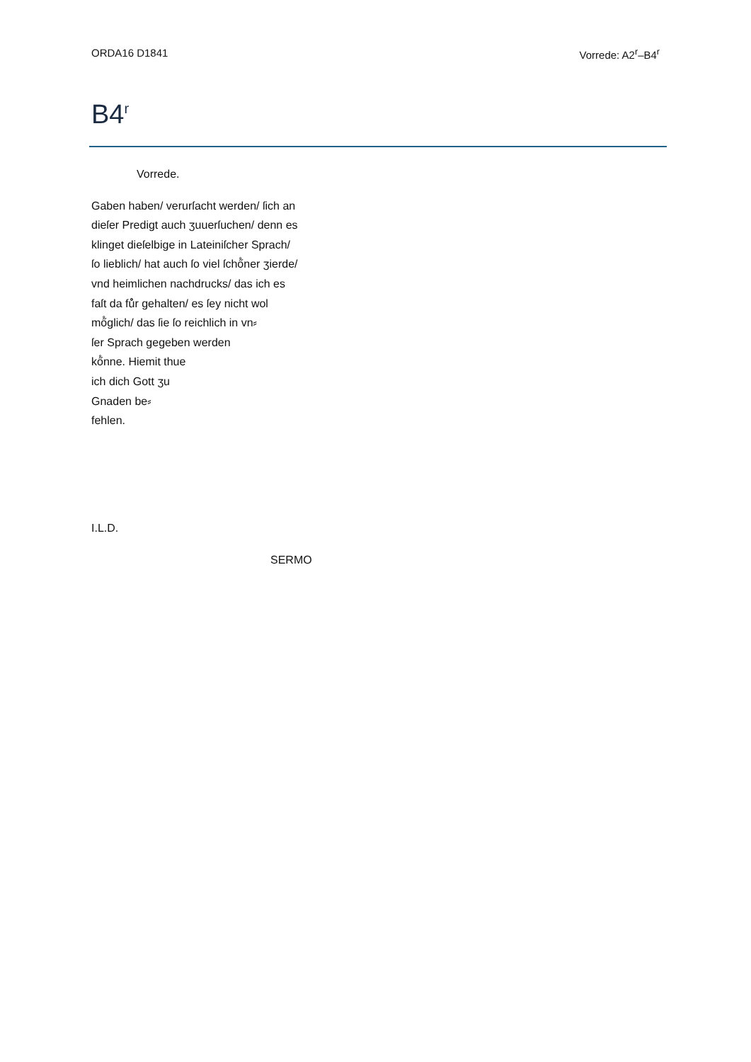ORDA16 D1841 Vorrede: A2<sup>r</sup>–B4<sup>r</sup>
B4<sup>r</sup>
Vorrede.
Gaben haben/ verurſacht werden/ ſich an
dieſer Predigt auch ʒuuerſuchen/ denn es
klinget dieſelbige in Lateiniſcher Sprach/
ſo lieblich/ hat auch ſo viel ſchő̊ner ʒierde/
vnd heimlichen nachdrucks/ das ich es
faſt da fů̊r gehalten/ es ſey nicht wol
mő̊glich/ das ſie ſo reichlich in vn⸗
ſer Sprach gegeben werden
kő̊nne. Hiemit thue
ich dich Gott ʒu
Gnaden be⸗
fehlen.
I.L.D.
SERMO